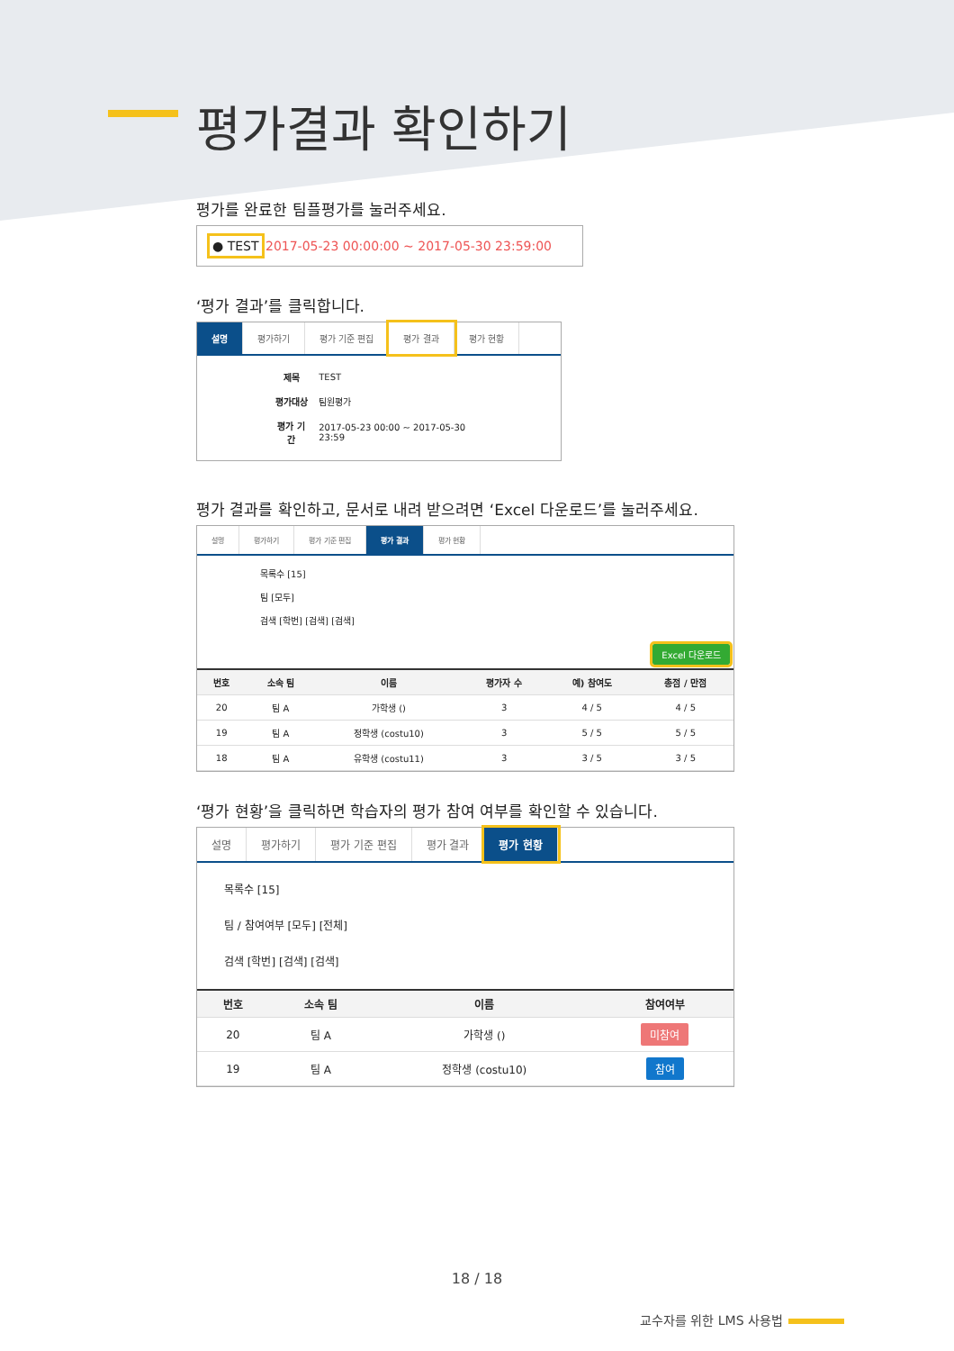평가결과 확인하기
평가를 완료한 팀플평가를 눌러주세요.
● TEST 2017-05-23 00:00:00 ~ 2017-05-30 23:59:00
‘평가 결과’를 클릭합니다.
설명 평가하기 평가 기준 편집 평가 결과 평가 현황
| 제목 | TEST |
| 평가대상 | 팀원평가 |
| 평가 기간 | 2017-05-23 00:00 ~ 2017-05-30 23:59 |
평가 결과를 확인하고, 문서로 내려 받으려면 ‘Excel 다운로드’를 눌러주세요.
설명 평가하기 평가 기준 편집 평가 결과 평가 현황
목록수 [15]
팀 [모두]
검색 [학번] [검색] [검색]
Excel 다운로드
| 번호 | 소속 팀 | 이름 | 평가자 수 | 예) 참여도 | 총점 / 만점 |
| --- | --- | --- | --- | --- | --- |
| 20 | 팀 A | 가학생 () | 3 | 4 / 5 | 4 / 5 |
| 19 | 팀 A | 정학생 (costu10) | 3 | 5 / 5 | 5 / 5 |
| 18 | 팀 A | 유학생 (costu11) | 3 | 3 / 5 | 3 / 5 |
‘평가 현황’을 클릭하면 학습자의 평가 참여 여부를 확인할 수 있습니다.
설명 평가하기 평가 기준 편집 평가 결과 평가 현황
목록수 [15]
팀 / 참여여부 [모두] [전체]
검색 [학번] [검색] [검색]
| 번호 | 소속 팀 | 이름 | 참여여부 |
| --- | --- | --- | --- |
| 20 | 팀 A | 가학생 () | 미참여 |
| 19 | 팀 A | 정학생 (costu10) | 참여 |
18 / 18
교수자를 위한 LMS 사용법